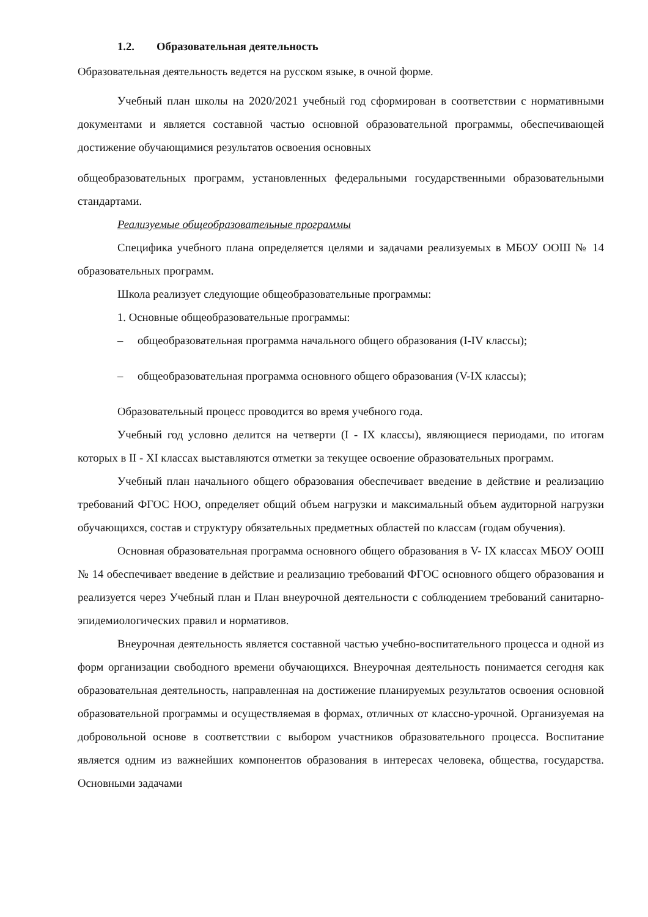1.2. Образовательная деятельность
Образовательная деятельность ведется на русском языке, в очной форме.
Учебный план школы на 2020/2021 учебный год сформирован в соответствии с нормативными документами и является составной частью основной образовательной программы, обеспечивающей достижение обучающимися результатов освоения основных
общеобразовательных программ, установленных федеральными государственными образовательными стандартами.
Реализуемые общеобразовательные программы
Специфика учебного плана определяется целями и задачами реализуемых в МБОУ ООШ № 14 образовательных программ.
Школа реализует следующие общеобразовательные программы:
1. Основные общеобразовательные программы:
– общеобразовательная программа начального общего образования (I-IV классы);
– общеобразовательная программа основного общего образования (V-IX классы);
Образовательный процесс проводится во время учебного года.
Учебный год условно делится на четверти (I - IX классы), являющиеся периодами, по итогам которых в II - XI классах выставляются отметки за текущее освоение образовательных программ.
Учебный план начального общего образования обеспечивает введение в действие и реализацию требований ФГОС НОО, определяет общий объем нагрузки и максимальный объем аудиторной нагрузки обучающихся, состав и структуру обязательных предметных областей по классам (годам обучения).
Основная образовательная программа основного общего образования в V- IX классах МБОУ ООШ № 14 обеспечивает введение в действие и реализацию требований ФГОС основного общего образования и реализуется через Учебный план и План внеурочной деятельности с соблюдением требований санитарно-эпидемиологических правил и нормативов.
Внеурочная деятельность является составной частью учебно-воспитательного процесса и одной из форм организации свободного времени обучающихся. Внеурочная деятельность понимается сегодня как образовательная деятельность, направленная на достижение планируемых результатов освоения основной образовательной программы и осуществляемая в формах, отличных от классно-урочной. Организуемая на добровольной основе в соответствии с выбором участников образовательного процесса. Воспитание является одним из важнейших компонентов образования в интересах человека, общества, государства. Основными задачами